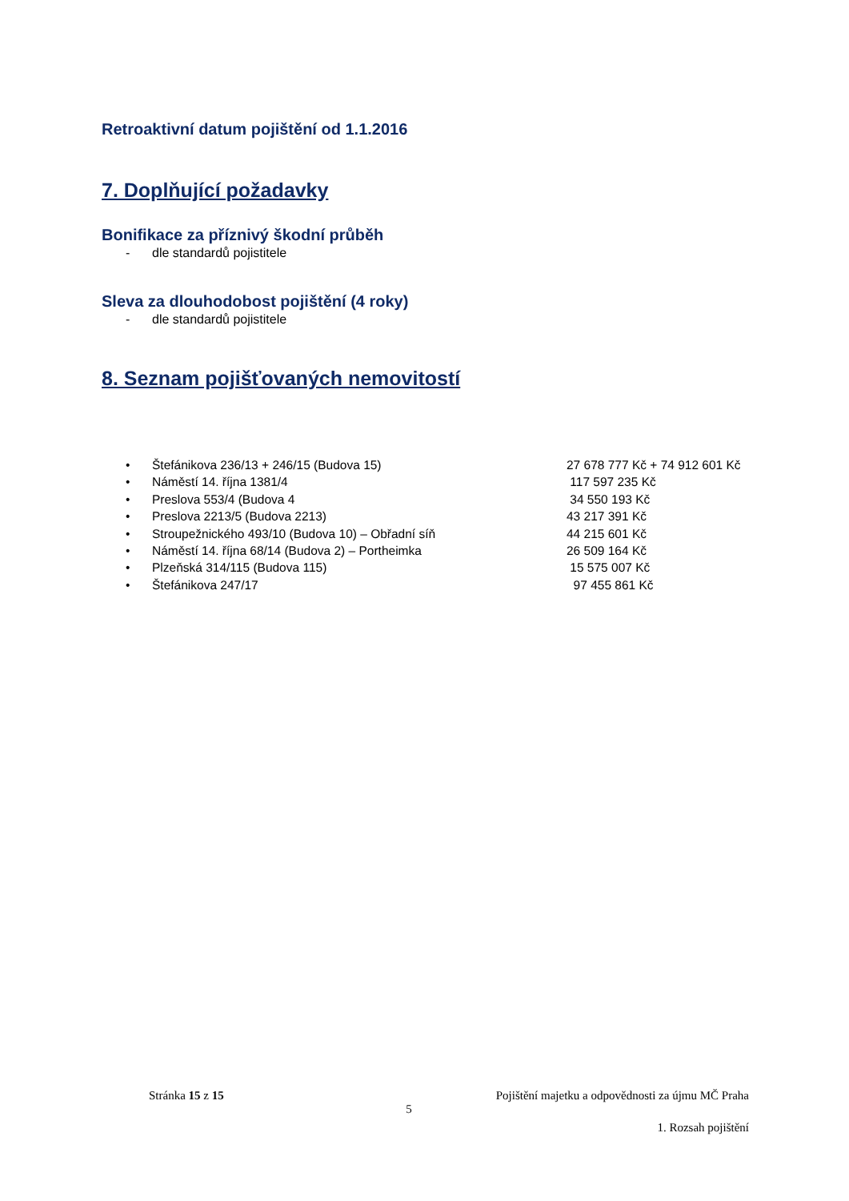Retroaktivní datum pojištění od 1.1.2016
7. Doplňující požadavky
Bonifikace za příznivý škodní průběh
- dle standardů pojistitele
Sleva za dlouhodobost pojištění (4 roky)
- dle standardů pojistitele
8. Seznam pojišťovaných nemovitostí
• Štefánikova 236/13 + 246/15 (Budova 15) 27 678 777 Kč + 74 912 601 Kč
• Náměstí 14. října 1381/4 117 597 235 Kč
• Preslova 553/4 (Budova 4 34 550 193 Kč
• Preslova 2213/5 (Budova 2213) 43 217 391 Kč
• Stroupežnického 493/10 (Budova 10) – Obřadní síň 44 215 601 Kč
• Náměstí 14. října 68/14 (Budova 2) – Portheimka 26 509 164 Kč
• Plzeňská 314/115 (Budova 115) 15 575 007 Kč
• Štefánikova 247/17 97 455 861 Kč
Stránka 15 z 15 Pojištění majetku a odpovědnosti za újmu MČ Praha
5
1. Rozsah pojištění